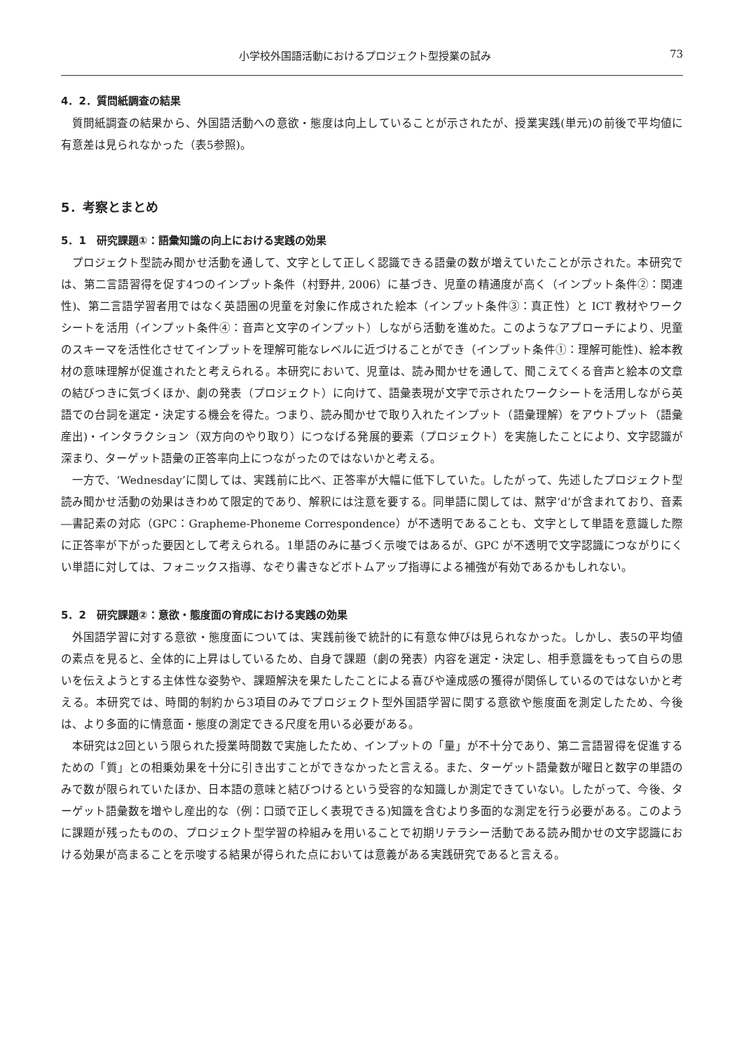小学校外国語活動におけるプロジェクト型授業の試み 73
4．2．質問紙調査の結果
質問紙調査の結果から、外国語活動への意欲・態度は向上していることが示されたが、授業実践(単元)の前後で平均値に有意差は見られなかった（表5参照)。
5．考察とまとめ
5．1　研究課題①：語彙知識の向上における実践の効果
プロジェクト型読み聞かせ活動を通して、文字として正しく認識できる語彙の数が増えていたことが示された。本研究では、第二言語習得を促す4つのインプット条件（村野井, 2006）に基づき、児童の精通度が高く（インプット条件②：関連性)、第二言語学習者用ではなく英語圏の児童を対象に作成された絵本（インプット条件③：真正性）と ICT 教材やワークシートを活用（インプット条件④：音声と文字のインプット）しながら活動を進めた。このようなアプローチにより、児童のスキーマを活性化させてインプットを理解可能なレベルに近づけることができ（インプット条件①：理解可能性)、絵本教材の意味理解が促進されたと考えられる。本研究において、児童は、読み聞かせを通して、聞こえてくる音声と絵本の文章の結びつきに気づくほか、劇の発表（プロジェクト）に向けて、語彙表現が文字で示されたワークシートを活用しながら英語での台詞を選定・決定する機会を得た。つまり、読み聞かせで取り入れたインプット（語彙理解）をアウトプット（語彙産出)・インタラクション（双方向のやり取り）につなげる発展的要素（プロジェクト）を実施したことにより、文字認識が深まり、ターゲット語彙の正答率向上につながったのではないかと考える。
一方で、‘Wednesday’に関しては、実践前に比べ、正答率が大幅に低下していた。したがって、先述したプロジェクト型読み聞かせ活動の効果はきわめて限定的であり、解釈には注意を要する。同単語に関しては、黙字‘d’が含まれており、音素―書記素の対応（GPC：Grapheme-Phoneme Correspondence）が不透明であることも、文字として単語を意識した際に正答率が下がった要因として考えられる。1単語のみに基づく示唆ではあるが、GPC が不透明で文字認識につながりにくい単語に対しては、フォニックス指導、なぞり書きなどボトムアップ指導による補強が有効であるかもしれない。
5．2　研究課題②：意欲・態度面の育成における実践の効果
外国語学習に対する意欲・態度面については、実践前後で統計的に有意な伸びは見られなかった。しかし、表5の平均値の素点を見ると、全体的に上昇はしているため、自身で課題（劇の発表）内容を選定・決定し、相手意識をもって自らの思いを伝えようとする主体性な姿勢や、課題解決を果たしたことによる喜びや達成感の獲得が関係しているのではないかと考える。本研究では、時間的制約から3項目のみでプロジェクト型外国語学習に関する意欲や態度面を測定したため、今後は、より多面的に情意面・態度の測定できる尺度を用いる必要がある。
本研究は2回という限られた授業時間数で実施したため、インプットの「量」が不十分であり、第二言語習得を促進するための「質」との相乗効果を十分に引き出すことができなかったと言える。また、ターゲット語彙数が曜日と数字の単語のみで数が限られていたほか、日本語の意味と結びつけるという受容的な知識しか測定できていない。したがって、今後、ターゲット語彙数を増やし産出的な（例：口頭で正しく表現できる)知識を含むより多面的な測定を行う必要がある。このように課題が残ったものの、プロジェクト型学習の枠組みを用いることで初期リテラシー活動である読み聞かせの文字認識における効果が高まることを示唆する結果が得られた点においては意義がある実践研究であると言える。